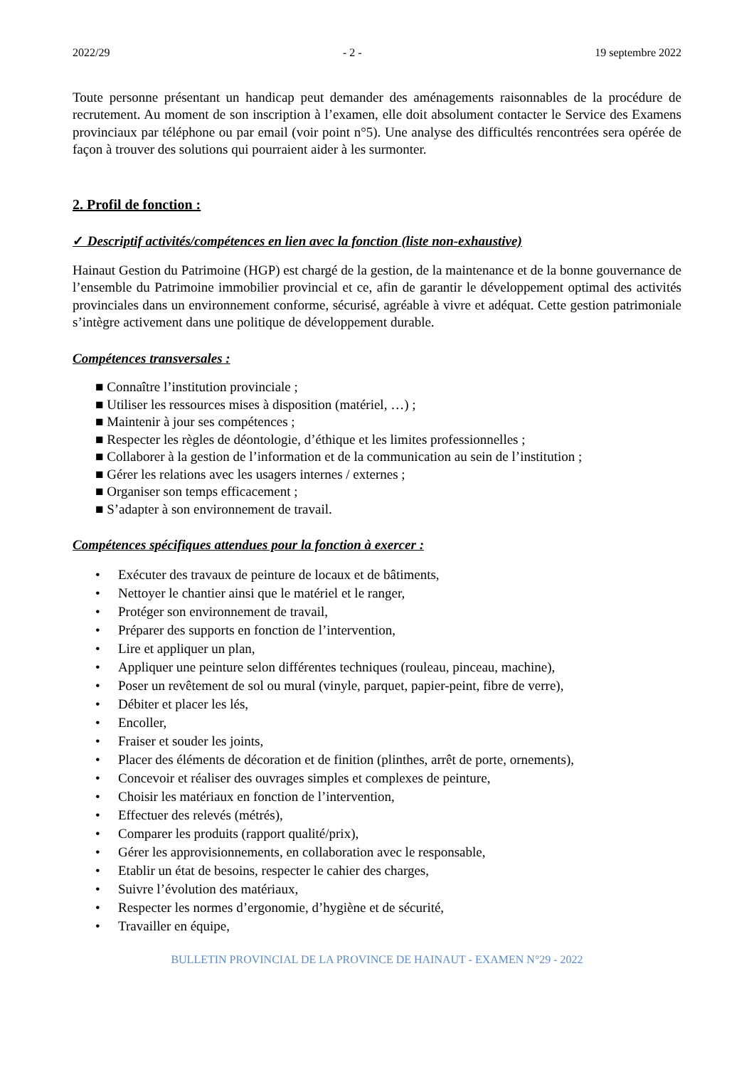2022/29 - 2 - 19 septembre 2022
Toute personne présentant un handicap peut demander des aménagements raisonnables de la procédure de recrutement. Au moment de son inscription à l’examen, elle doit absolument contacter le Service des Examens provinciaux par téléphone ou par email (voir point n°5). Une analyse des difficultés rencontrées sera opérée de façon à trouver des solutions qui pourraient aider à les surmonter.
2. Profil de fonction :
✓ Descriptif activités/compétences en lien avec la fonction (liste non-exhaustive)
Hainaut Gestion du Patrimoine (HGP) est chargé de la gestion, de la maintenance et de la bonne gouvernance de l’ensemble du Patrimoine immobilier provincial et ce, afin de garantir le développement optimal des activités provinciales dans un environnement conforme, sécurisé, agréable à vivre et adéquat. Cette gestion patrimoniale s’intègre activement dans une politique de développement durable.
Compétences transversales :
■ Connaître l’institution provinciale ;
■ Utiliser les ressources mises à disposition (matériel, …) ;
■ Maintenir à jour ses compétences ;
■ Respecter les règles de déontologie, d’éthique et les limites professionnelles ;
■ Collaborer à la gestion de l’information et de la communication au sein de l’institution ;
■ Gérer les relations avec les usagers internes / externes ;
■ Organiser son temps efficacement ;
■ S’adapter à son environnement de travail.
Compétences spécifiques attendues pour la fonction à exercer :
• Exécuter des travaux de peinture de locaux et de bâtiments,
• Nettoyer le chantier ainsi que le matériel et le ranger,
• Protéger son environnement de travail,
• Préparer des supports en fonction de l’intervention,
• Lire et appliquer un plan,
• Appliquer une peinture selon différentes techniques (rouleau, pinceau, machine),
• Poser un revêtement de sol ou mural (vinyle, parquet, papier-peint, fibre de verre),
• Débiter et placer les lés,
• Encoller,
• Fraiser et souder les joints,
• Placer des éléments de décoration et de finition (plinthes, arrêt de porte, ornements),
• Concevoir et réaliser des ouvrages simples et complexes de peinture,
• Choisir les matériaux en fonction de l’intervention,
• Effectuer des relevés (métrés),
• Comparer les produits (rapport qualité/prix),
• Gérer les approvisionnements, en collaboration avec le responsable,
• Etablir un état de besoins, respecter le cahier des charges,
• Suivre l’évolution des matériaux,
• Respecter les normes d’ergonomie, d’hygiène et de sécurité,
• Travailler en équipe,
BULLETIN PROVINCIAL DE LA PROVINCE DE HAINAUT - EXAMEN N°29 - 2022